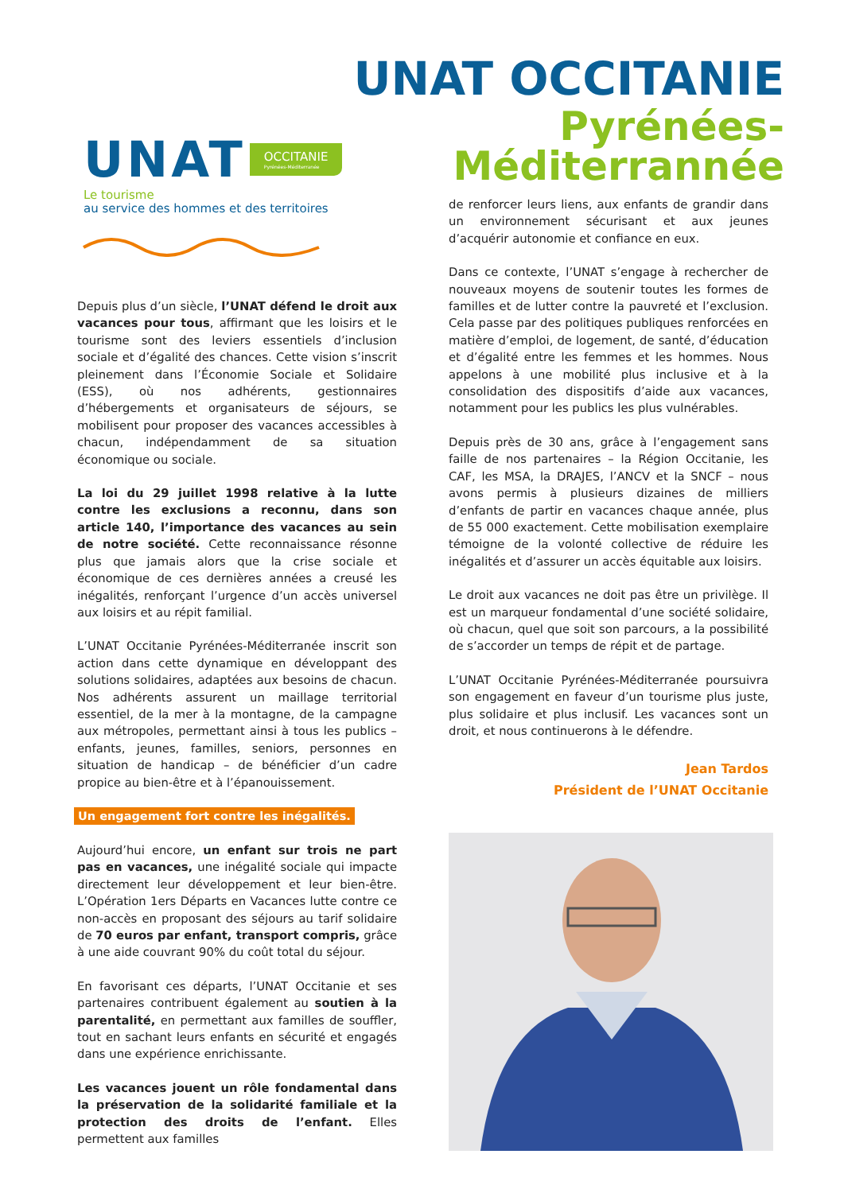UNAT OCCITANIE
Pyrénées-
Méditerrannée
UNAT OCCITANIE Pyrénées-Méditerranée
Le tourisme
au service des hommes et des territoires
Depuis plus d’un siècle, l’UNAT défend le droit aux vacances pour tous, affirmant que les loisirs et le tourisme sont des leviers essentiels d’inclusion sociale et d’égalité des chances. Cette vision s’inscrit pleinement dans l’Économie Sociale et Solidaire (ESS), où nos adhérents, gestionnaires d’hébergements et organisateurs de séjours, se mobilisent pour proposer des vacances accessibles à chacun, indépendamment de sa situation économique ou sociale.
La loi du 29 juillet 1998 relative à la lutte contre les exclusions a reconnu, dans son article 140, l’importance des vacances au sein de notre société. Cette reconnaissance résonne plus que jamais alors que la crise sociale et économique de ces dernières années a creusé les inégalités, renforçant l’urgence d’un accès universel aux loisirs et au répit familial.
L’UNAT Occitanie Pyrénées-Méditerranée inscrit son action dans cette dynamique en développant des solutions solidaires, adaptées aux besoins de chacun. Nos adhérents assurent un maillage territorial essentiel, de la mer à la montagne, de la campagne aux métropoles, permettant ainsi à tous les publics – enfants, jeunes, familles, seniors, personnes en situation de handicap – de bénéficier d’un cadre propice au bien-être et à l’épanouissement.
Un engagement fort contre les inégalités.
Aujourd’hui encore, un enfant sur trois ne part pas en vacances, une inégalité sociale qui impacte directement leur développement et leur bien-être. L’Opération 1ers Départs en Vacances lutte contre ce non-accès en proposant des séjours au tarif solidaire de 70 euros par enfant, transport compris, grâce à une aide couvrant 90% du coût total du séjour.
En favorisant ces départs, l’UNAT Occitanie et ses partenaires contribuent également au soutien à la parentalité, en permettant aux familles de souffler, tout en sachant leurs enfants en sécurité et engagés dans une expérience enrichissante.
Les vacances jouent un rôle fondamental dans la préservation de la solidarité familiale et la protection des droits de l’enfant. Elles permettent aux familles
de renforcer leurs liens, aux enfants de grandir dans un environnement sécurisant et aux jeunes d’acquérir autonomie et confiance en eux.
Dans ce contexte, l’UNAT s’engage à rechercher de nouveaux moyens de soutenir toutes les formes de familles et de lutter contre la pauvreté et l’exclusion. Cela passe par des politiques publiques renforcées en matière d’emploi, de logement, de santé, d’éducation et d’égalité entre les femmes et les hommes. Nous appelons à une mobilité plus inclusive et à la consolidation des dispositifs d’aide aux vacances, notamment pour les publics les plus vulnérables.
Depuis près de 30 ans, grâce à l’engagement sans faille de nos partenaires – la Région Occitanie, les CAF, les MSA, la DRAJES, l’ANCV et la SNCF – nous avons permis à plusieurs dizaines de milliers d’enfants de partir en vacances chaque année, plus de 55 000 exactement. Cette mobilisation exemplaire témoigne de la volonté collective de réduire les inégalités et d’assurer un accès équitable aux loisirs.
Le droit aux vacances ne doit pas être un privilège. Il est un marqueur fondamental d’une société solidaire, où chacun, quel que soit son parcours, a la possibilité de s’accorder un temps de répit et de partage.
L’UNAT Occitanie Pyrénées-Méditerranée poursuivra son engagement en faveur d’un tourisme plus juste, plus solidaire et plus inclusif. Les vacances sont un droit, et nous continuerons à le défendre.
Jean Tardos
Président de l’UNAT Occitanie